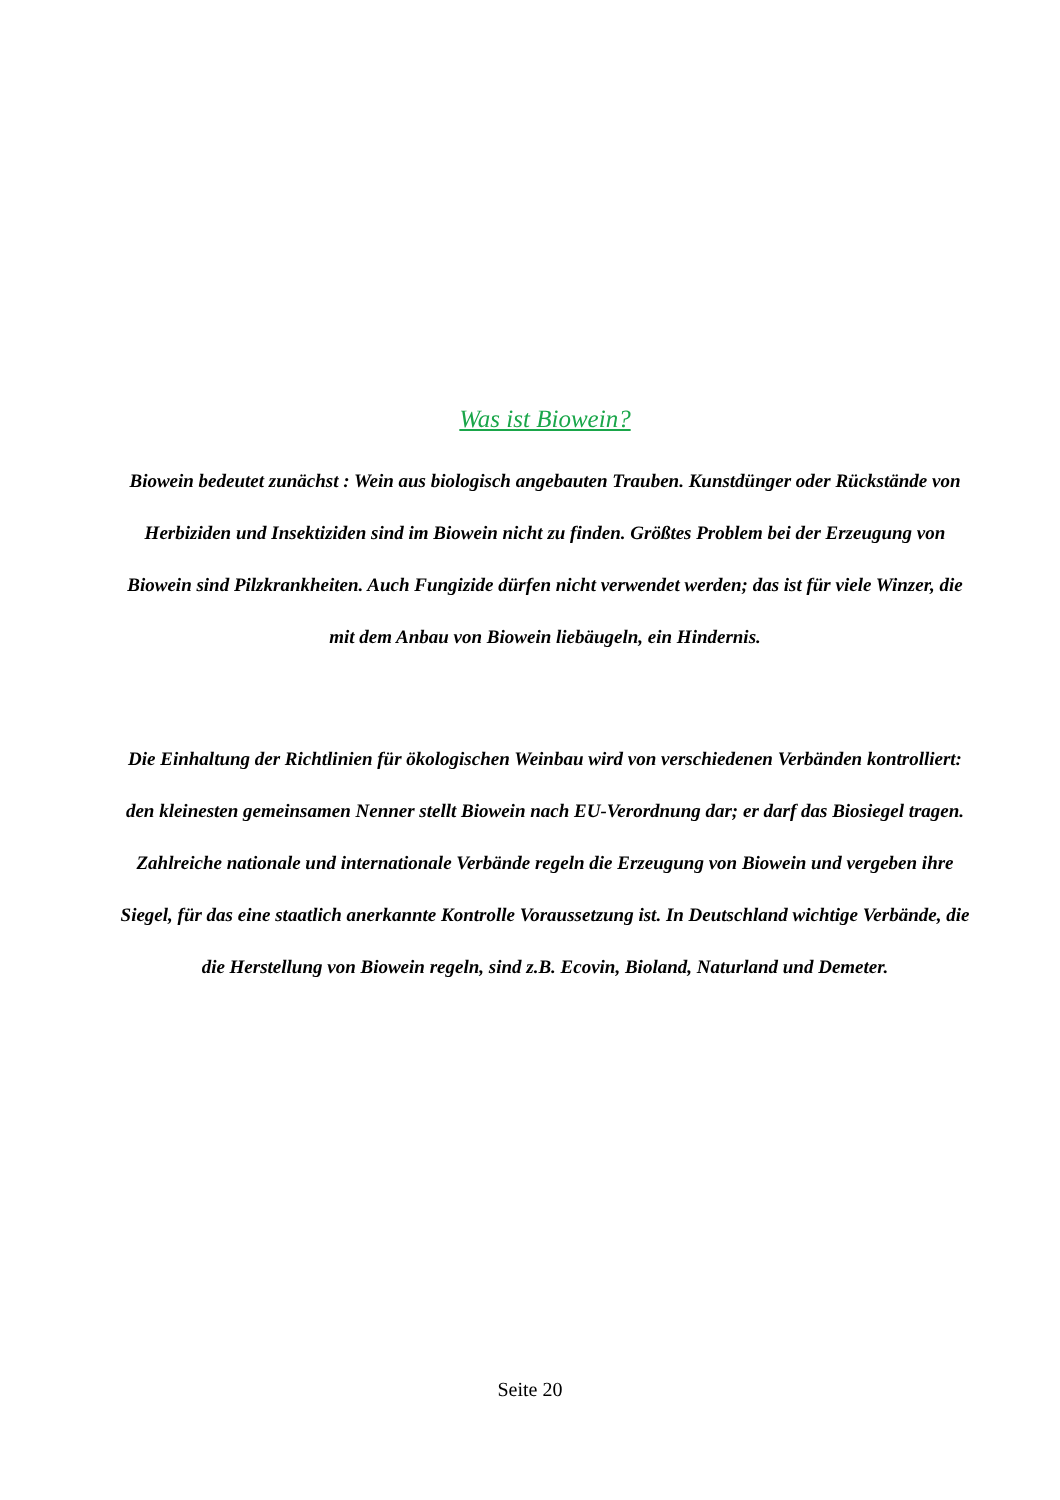Was ist Biowein?
Biowein bedeutet zunächst : Wein aus biologisch angebauten Trauben. Kunstdünger oder Rückstände von Herbiziden und Insektiziden sind im Biowein nicht zu finden. Größtes Problem bei der Erzeugung von Biowein sind Pilzkrankheiten. Auch Fungizide dürfen nicht verwendet werden; das ist für viele Winzer, die mit dem Anbau von Biowein liebäugeln, ein Hindernis.
Die Einhaltung der Richtlinien für ökologischen Weinbau wird von verschiedenen Verbänden kontrolliert: den kleinesten gemeinsamen Nenner stellt Biowein nach EU-Verordnung dar; er darf das Biosiegel tragen. Zahlreiche nationale und internationale Verbände regeln die Erzeugung von Biowein und vergeben ihre Siegel, für das eine staatlich anerkannte Kontrolle Voraussetzung ist. In Deutschland wichtige Verbände, die die Herstellung von Biowein regeln, sind z.B. Ecovin, Bioland, Naturland und Demeter.
Seite 20